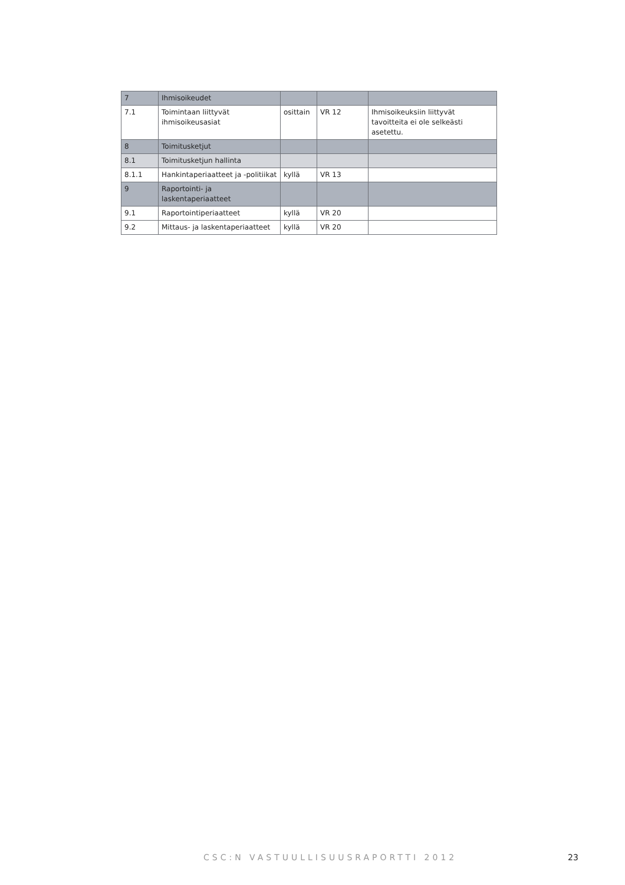| 7 | Ihmisoikeudet | | | |
| 7.1 | Toimintaan liittyvät ihmisoikeusasiat | osittain | VR 12 | Ihmisoikeuksiin liittyvät tavoitteita ei ole selkeästi asetettu. |
| 8 | Toimitusketjut | | | |
| 8.1 | Toimitusketjun hallinta | | | |
| 8.1.1 | Hankintaperiaatteet ja -politiikat | kyllä | VR 13 | |
| 9 | Raportointi- ja laskentaperiaatteet | | | |
| 9.1 | Raportointiperiaatteet | kyllä | VR 20 | |
| 9.2 | Mittaus- ja laskentaperiaatteet | kyllä | VR 20 | |
CSC:N VASTUULLISUUSRAPORTTI 2012 23